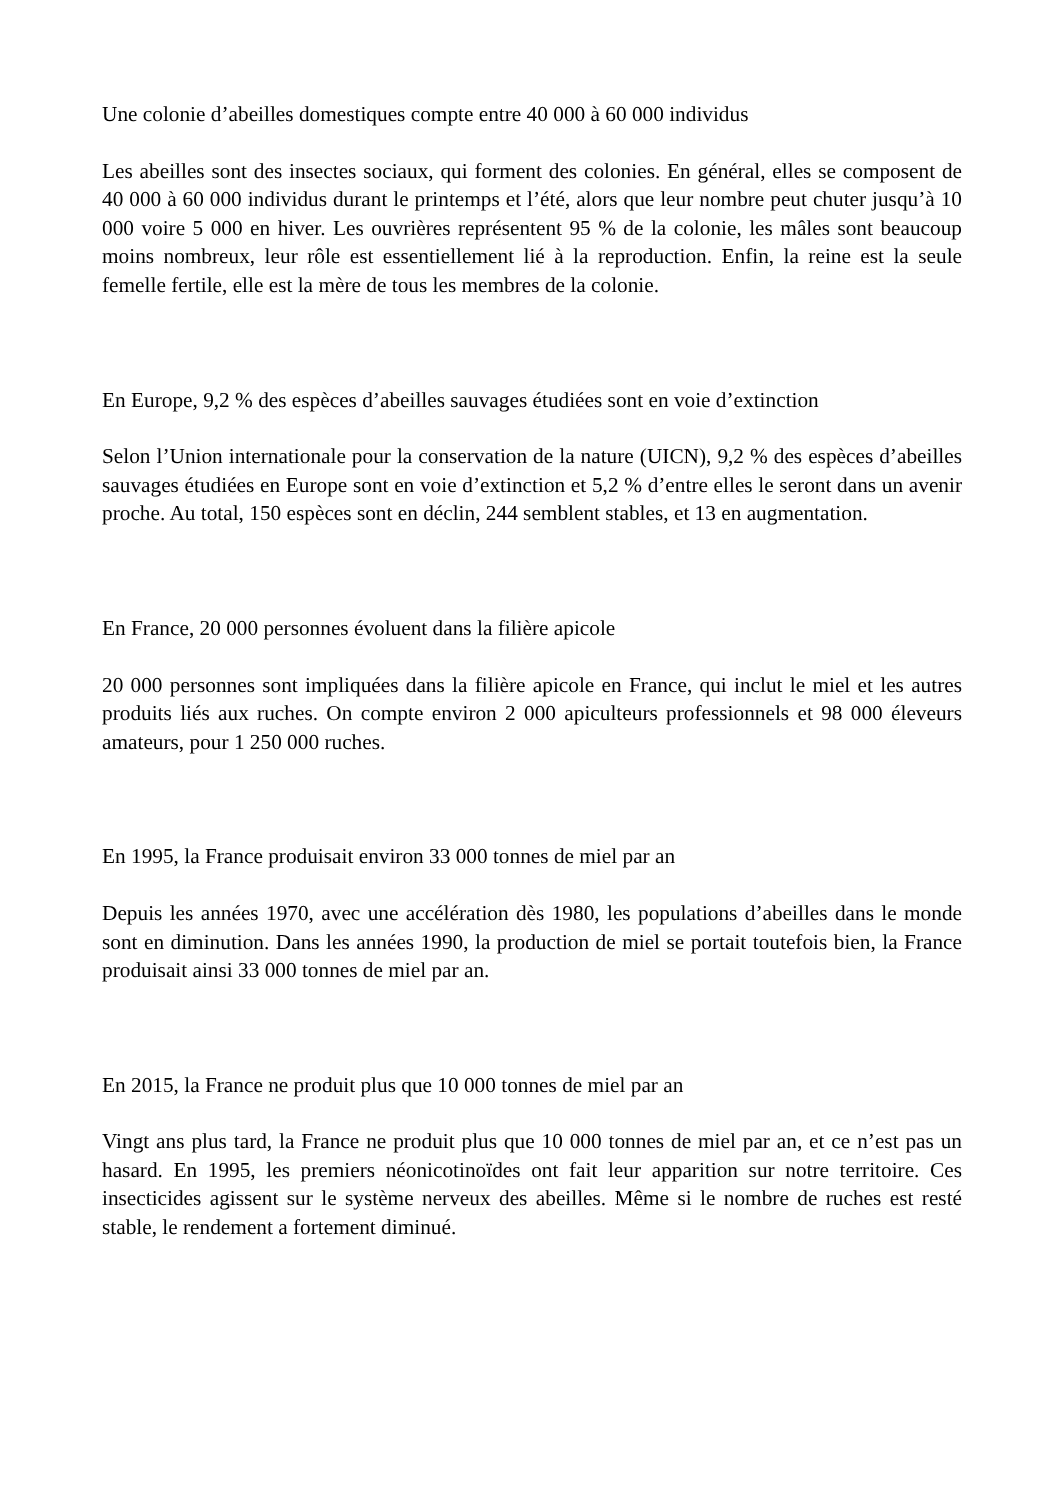Une colonie d’abeilles domestiques compte entre 40 000 à 60 000 individus
Les abeilles sont des insectes sociaux, qui forment des colonies. En général, elles se composent de 40 000 à 60 000 individus durant le printemps et l’été, alors que leur nombre peut chuter jusqu’à 10 000 voire 5 000 en hiver. Les ouvrières représentent 95 % de la colonie, les mâles sont beaucoup moins nombreux, leur rôle est essentiellement lié à la reproduction. Enfin, la reine est la seule femelle fertile, elle est la mère de tous les membres de la colonie.
En Europe, 9,2 % des espèces d’abeilles sauvages étudiées sont en voie d’extinction
Selon l’Union internationale pour la conservation de la nature (UICN), 9,2 % des espèces d’abeilles sauvages étudiées en Europe sont en voie d’extinction et 5,2 % d’entre elles le seront dans un avenir proche. Au total, 150 espèces sont en déclin, 244 semblent stables, et 13 en augmentation.
En France, 20 000 personnes évoluent dans la filière apicole
20 000 personnes sont impliquées dans la filière apicole en France, qui inclut le miel et les autres produits liés aux ruches. On compte environ 2 000 apiculteurs professionnels et 98 000 éleveurs amateurs, pour 1 250 000 ruches.
En 1995, la France produisait environ 33 000 tonnes de miel par an
Depuis les années 1970, avec une accélération dès 1980, les populations d’abeilles dans le monde sont en diminution. Dans les années 1990, la production de miel se portait toutefois bien, la France produisait ainsi 33 000 tonnes de miel par an.
En 2015, la France ne produit plus que 10 000 tonnes de miel par an
Vingt ans plus tard, la France ne produit plus que 10 000 tonnes de miel par an, et ce n’est pas un hasard. En 1995, les premiers néonicotinoïdes ont fait leur apparition sur notre territoire. Ces insecticides agissent sur le système nerveux des abeilles. Même si le nombre de ruches est resté stable, le rendement a fortement diminué.